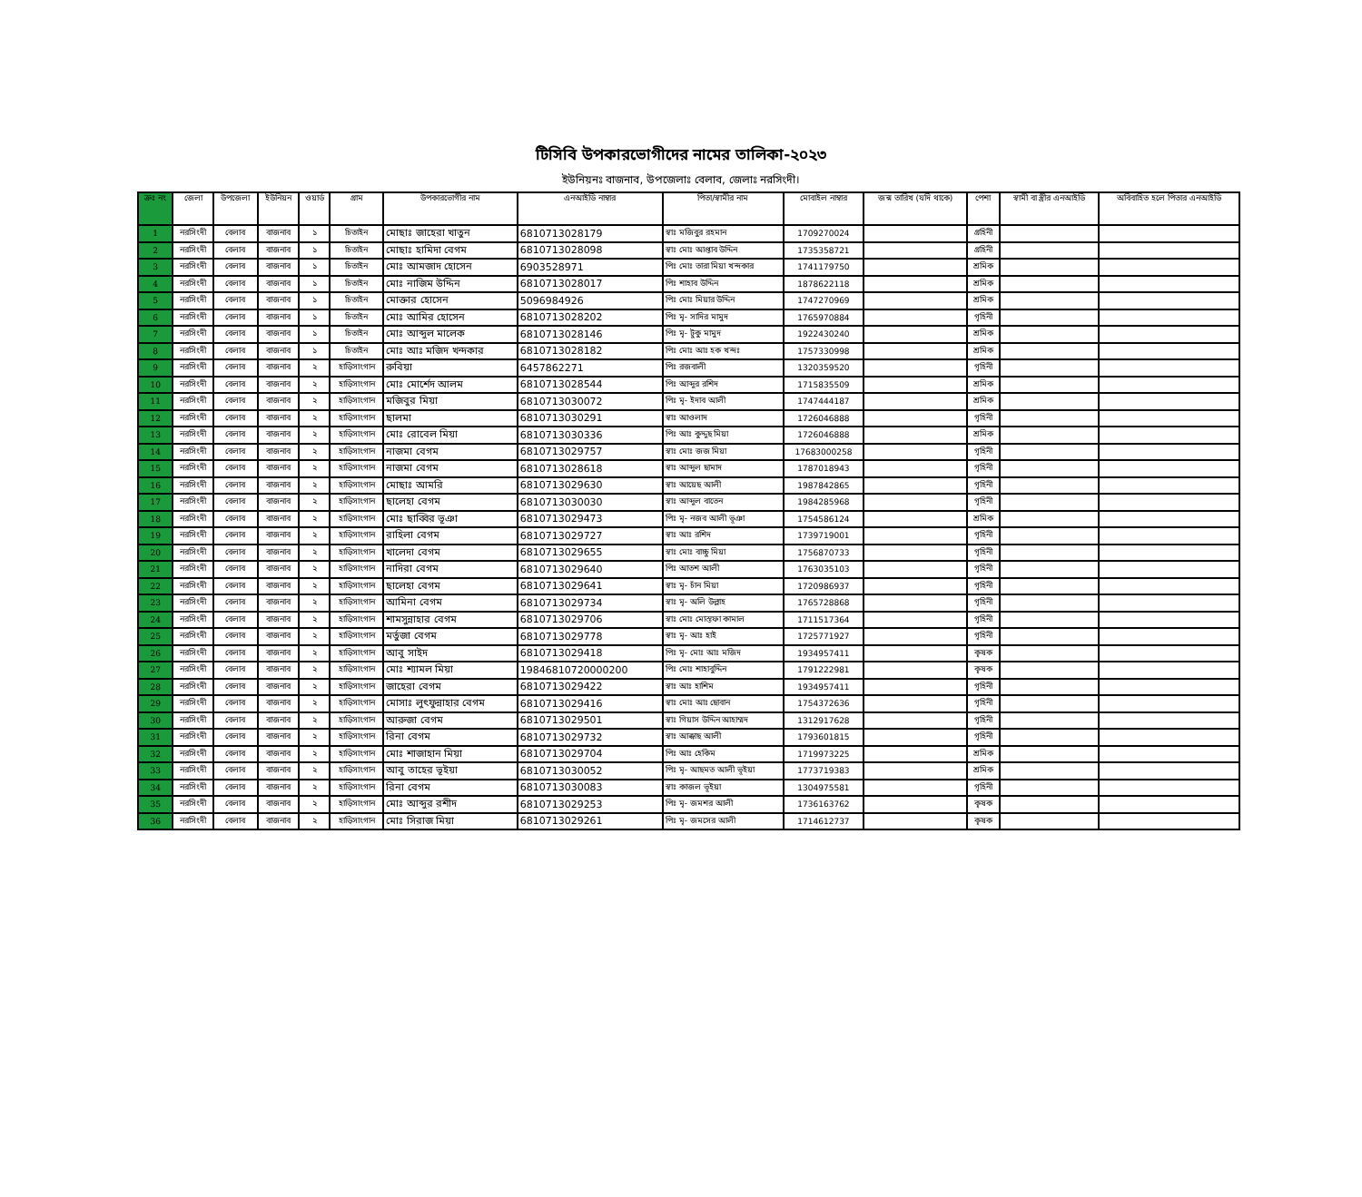টিসিবি উপকারভোগীদের নামের তালিকা-২০২৩
ইউনিয়নঃ বাজনাব, উপজেলাঃ বেলাব, জেলাঃ নরসিংদী।
| ক্রঃ নং | জেলা | উপজেলা | ইউনিয়ন | ওয়ার্ড | গ্রাম | উপকারভোগীর নাম | এনআইডি নাম্বার | পিতা/স্বামীর নাম | মোবাইল নাম্বার | জন্ম তারিখ (যদি থাকে) | পেশা | স্বামী বা স্ত্রীর এনআইডি | অবিবাহিত হলে পিতার এনআইডি |
| --- | --- | --- | --- | --- | --- | --- | --- | --- | --- | --- | --- | --- | --- |
| 1 | নরসিংদী | বেলাব | বাজনাব | ১ | চিতাইন | মোছাঃ জাহেরা খাতুন | 6810713028179 | স্বাঃ মজিবুর রহমান | 1709270024 | | গ্রহিনী | | |
| 2 | নরসিংদী | বেলাব | বাজনাব | ১ | চিতাইন | মোছাঃ হামিদা বেগম | 6810713028098 | স্বাঃ মোঃ আপ্তাব উদ্দিন | 1735358721 | | গ্রহিনী | | |
| 3 | নরসিংদী | বেলাব | বাজনাব | ১ | চিতাইন | মোঃ আমজাদ হোসেন | 6903528971 | পিঃ মোঃ তারা মিয়া খন্দকার | 1741179750 | | শ্রমিক | | |
| 4 | নরসিংদী | বেলাব | বাজনাব | ১ | চিতাইন | মোঃ নাজিম উদ্দিন | 6810713028017 | পিঃ শাহাব উদ্দিন | 1878622118 | | শ্রমিক | | |
| 5 | নরসিংদী | বেলাব | বাজনাব | ১ | চিতাইন | মোক্তার হোসেন | 5096984926 | পিঃ মোঃ মিয়ার উদ্দিন | 1747270969 | | শ্রমিক | | |
| 6 | নরসিংদী | বেলাব | বাজনাব | ১ | চিতাইন | মোঃ আমির হোসেন | 6810713028202 | পিঃ মৃ- সাদির মামুদ | 1765970884 | | গৃহিনী | | |
| 7 | নরসিংদী | বেলাব | বাজনাব | ১ | চিতাইন | মোঃ আব্দুল মালেক | 6810713028146 | পিঃ মৃ- টুকু মামুদ | 1922430240 | | শ্রমিক | | |
| 8 | নরসিংদী | বেলাব | বাজনাব | ১ | চিতাইন | মোঃ আঃ মজিদ খন্দকার | 6810713028182 | পিঃ মোঃ আঃ হক খন্দঃ | 1757330998 | | শ্রমিক | | |
| 9 | নরসিংদী | বেলাব | বাজনাব | ২ | হাড়িসাংগান | রুবিয়া | 6457862271 | পিঃ রজবালী | 1320359520 | | গৃহিনী | | |
| 10 | নরসিংদী | বেলাব | বাজনাব | ২ | হাড়িসাংগান | মোঃ মোর্শেদ আলম | 6810713028544 | পিঃ আব্দুর রশিদ | 1715835509 | | শ্রমিক | | |
| 11 | নরসিংদী | বেলাব | বাজনাব | ২ | হাড়িসাংগান | মজিবুর মিয়া | 6810713030072 | পিঃ মৃ- ইদাব আলী | 1747444187 | | শ্রমিক | | |
| 12 | নরসিংদী | বেলাব | বাজনাব | ২ | হাড়িসাংগান | ছালমা | 6810713030291 | স্বাঃ আওলাদ | 1726046888 | | গৃহিনী | | |
| 13 | নরসিংদী | বেলাব | বাজনাব | ২ | হাড়িসাংগান | মোঃ রোবেল মিয়া | 6810713030336 | পিঃ আঃ কুদ্দুছ মিয়া | 1726046888 | | শ্রমিক | | |
| 14 | নরসিংদী | বেলাব | বাজনাব | ২ | হাড়িসাংগান | নাজমা বেগম | 6810713029757 | স্বাঃ মোঃ জজ মিয়া | 17683000258 | | গৃহিনী | | |
| 15 | নরসিংদী | বেলাব | বাজনাব | ২ | হাড়িসাংগান | নাজমা বেগম | 6810713028618 | স্বাঃ আব্দুল ছামাদ | 1787018943 | | গৃহিনী | | |
| 16 | নরসিংদী | বেলাব | বাজনাব | ২ | হাড়িসাংগান | মোছাঃ আমরি | 6810713029630 | স্বাঃ আয়েছ আলী | 1987842865 | | গৃহিনী | | |
| 17 | নরসিংদী | বেলাব | বাজনাব | ২ | হাড়িসাংগান | ছালেহা বেগম | 6810713030030 | স্বাঃ আব্দুল বাতেন | 1984285968 | | গৃহিনী | | |
| 18 | নরসিংদী | বেলাব | বাজনাব | ২ | হাড়িসাংগান | মোঃ ছাব্বির ভূঞা | 6810713029473 | পিঃ মৃ- নজব আলী ভূঞা | 1754586124 | | শ্রমিক | | |
| 19 | নরসিংদী | বেলাব | বাজনাব | ২ | হাড়িসাংগান | রাহিলা বেগম | 6810713029727 | স্বাঃ আঃ রশিদ | 1739719001 | | গৃহিনী | | |
| 20 | নরসিংদী | বেলাব | বাজনাব | ২ | হাড়িসাংগান | খালেদা বেগম | 6810713029655 | স্বাঃ মোঃ বাচ্চু মিয়া | 1756870733 | | গৃহিনী | | |
| 21 | নরসিংদী | বেলাব | বাজনাব | ২ | হাড়িসাংগান | নাদিরা বেগম | 6810713029640 | পিঃ আতশ আলী | 1763035103 | | গৃহিনী | | |
| 22 | নরসিংদী | বেলাব | বাজনাব | ২ | হাড়িসাংগান | ছালেহা বেগম | 6810713029641 | স্বাঃ মৃ- চাঁন মিয়া | 1720986937 | | গৃহিনী | | |
| 23 | নরসিংদী | বেলাব | বাজনাব | ২ | হাড়িসাংগান | আমিনা বেগম | 6810713029734 | স্বাঃ মৃ- অলি উল্লাহ | 1765728868 | | গৃহিনী | | |
| 24 | নরসিংদী | বেলাব | বাজনাব | ২ | হাড়িসাংগান | শামসুন্নাহার বেগম | 6810713029706 | স্বাঃ মোঃ মোস্তফা কামাল | 1711517364 | | গৃহিনী | | |
| 25 | নরসিংদী | বেলাব | বাজনাব | ২ | হাড়িসাংগান | মর্তুজা বেগম | 6810713029778 | স্বাঃ মৃ- আঃ হাই | 1725771927 | | গৃহিনী | | |
| 26 | নরসিংদী | বেলাব | বাজনাব | ২ | হাড়িসাংগান | আবু সাইদ | 6810713029418 | পিঃ মৃ- মোঃ আঃ মজিদ | 1934957411 | | কৃষক | | |
| 27 | নরসিংদী | বেলাব | বাজনাব | ২ | হাড়িসাংগান | মোঃ শ্যামল মিয়া | 19846810720000200 | পিঃ মোঃ শাহাবুদ্দিন | 1791222981 | | কৃষক | | |
| 28 | নরসিংদী | বেলাব | বাজনাব | ২ | হাড়িসাংগান | জাহেরা বেগম | 6810713029422 | স্বাঃ আঃ হাশিম | 1934957411 | | গৃহিনী | | |
| 29 | নরসিংদী | বেলাব | বাজনাব | ২ | হাড়িসাংগান | মোসাঃ লুৎফুন্নাহার বেগম | 6810713029416 | স্বাঃ মোঃ আঃ ছোবান | 1754372636 | | গৃহিনী | | |
| 30 | নরসিংদী | বেলাব | বাজনাব | ২ | হাড়িসাংগান | আরুজা বেগম | 6810713029501 | স্বাঃ গিয়াস উদ্দিন আহাম্মদ | 1312917628 | | গৃহিনী | | |
| 31 | নরসিংদী | বেলাব | বাজনাব | ২ | হাড়িসাংগান | রিনা বেগম | 6810713029732 | স্বাঃ আক্কাছ আলী | 1793601815 | | গৃহিনী | | |
| 32 | নরসিংদী | বেলাব | বাজনাব | ২ | হাড়িসাংগান | মোঃ শাজাহান মিয়া | 6810713029704 | পিঃ আঃ হেকিম | 1719973225 | | শ্রমিক | | |
| 33 | নরসিংদী | বেলাব | বাজনাব | ২ | হাড়িসাংগান | আবু তাহের ভূইয়া | 6810713030052 | পিঃ মৃ- আছমত আলী ভূইয়া | 1773719383 | | শ্রমিক | | |
| 34 | নরসিংদী | বেলাব | বাজনাব | ২ | হাড়িসাংগান | রিনা বেগম | 6810713030083 | স্বাঃ কাজল ভূইয়া | 1304975581 | | গৃহিনী | | |
| 35 | নরসিংদী | বেলাব | বাজনাব | ২ | হাড়িসাংগান | মোঃ আব্দুর রশীদ | 6810713029253 | পিঃ মৃ- জমশর আলী | 1736163762 | | কৃষক | | |
| 36 | নরসিংদী | বেলাব | বাজনাব | ২ | হাড়িসাংগান | মোঃ সিরাজ মিয়া | 6810713029261 | পিঃ মৃ- জমসের আলী | 1714612737 | | কৃষক | | |